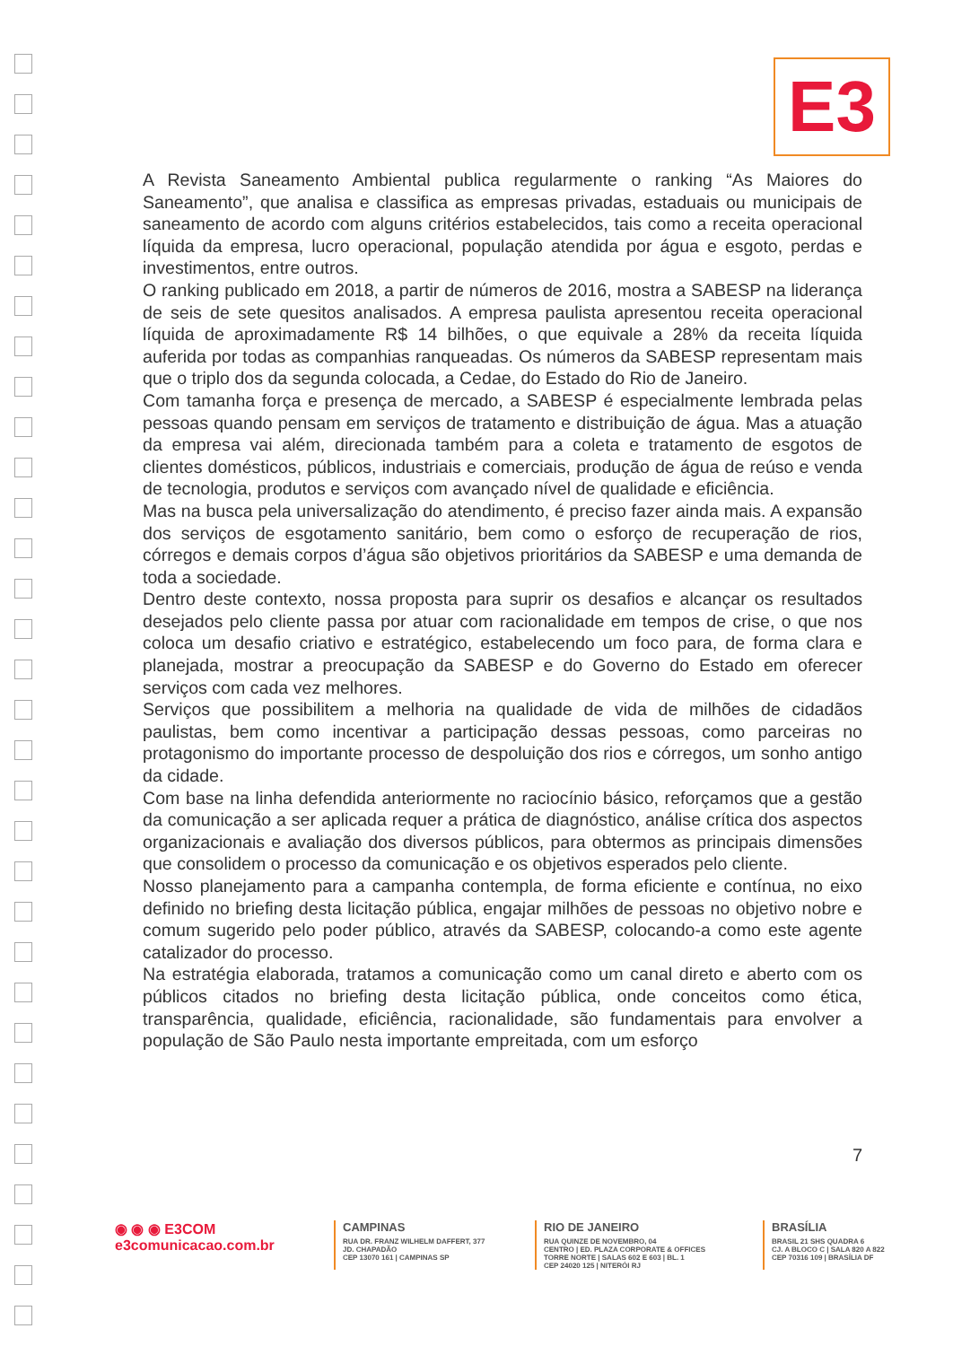E3
A Revista Saneamento Ambiental publica regularmente o ranking “As Maiores do Saneamento”, que analisa e classifica as empresas privadas, estaduais ou municipais de saneamento de acordo com alguns critérios estabelecidos, tais como a receita operacional líquida da empresa, lucro operacional, população atendida por água e esgoto, perdas e investimentos, entre outros.
O ranking publicado em 2018, a partir de números de 2016, mostra a SABESP na liderança de seis de sete quesitos analisados. A empresa paulista apresentou receita operacional líquida de aproximadamente R$ 14 bilhões, o que equivale a 28% da receita líquida auferida por todas as companhias ranqueadas. Os números da SABESP representam mais que o triplo dos da segunda colocada, a Cedae, do Estado do Rio de Janeiro.
Com tamanha força e presença de mercado, a SABESP é especialmente lembrada pelas pessoas quando pensam em serviços de tratamento e distribuição de água. Mas a atuação da empresa vai além, direcionada também para a coleta e tratamento de esgotos de clientes domésticos, públicos, industriais e comerciais, produção de água de reúso e venda de tecnologia, produtos e serviços com avançado nível de qualidade e eficiência.
Mas na busca pela universalização do atendimento, é preciso fazer ainda mais. A expansão dos serviços de esgotamento sanitário, bem como o esforço de recuperação de rios, córregos e demais corpos d’água são objetivos prioritários da SABESP e uma demanda de toda a sociedade.
Dentro deste contexto, nossa proposta para suprir os desafios e alcançar os resultados desejados pelo cliente passa por atuar com racionalidade em tempos de crise, o que nos coloca um desafio criativo e estratégico, estabelecendo um foco para, de forma clara e planejada, mostrar a preocupação da SABESP e do Governo do Estado em oferecer serviços com cada vez melhores.
Serviços que possibilitem a melhoria na qualidade de vida de milhões de cidadãos paulistas, bem como incentivar a participação dessas pessoas, como parceiras no protagonismo do importante processo de despoluição dos rios e córregos, um sonho antigo da cidade.
Com base na linha defendida anteriormente no raciocínio básico, reforçamos que a gestão da comunicação a ser aplicada requer a prática de diagnóstico, análise crítica dos aspectos organizacionais e avaliação dos diversos públicos, para obtermos as principais dimensões que consolidem o processo da comunicação e os objetivos esperados pelo cliente.
Nosso planejamento para a campanha contempla, de forma eficiente e contínua, no eixo definido no briefing desta licitação pública, engajar milhões de pessoas no objetivo nobre e comum sugerido pelo poder público, através da SABESP, colocando-a como este agente catalizador do processo.
Na estratégia elaborada, tratamos a comunicação como um canal direto e aberto com os públicos citados no briefing desta licitação pública, onde conceitos como ética, transparência, qualidade, eficiência, racionalidade, são fundamentais para envolver a população de São Paulo nesta importante empreitada, com um esforço
7
◉ ◉ ◉ E3COM
e3comunicacao.com.br
CAMPINAS
RUA DR. FRANZ WILHELM DAFFERT, 377
JD. CHAPADÃO
CEP 13070 161 | CAMPINAS SP
RIO DE JANEIRO
RUA QUINZE DE NOVEMBRO, 04
CENTRO | ED. PLAZA CORPORATE & OFFICES
TORRE NORTE | SALAS 602 E 603 | BL. 1
CEP 24020 125 | NITERÓI RJ
BRASÍLIA
BRASIL 21 SHS QUADRA 6
CJ. A BLOCO C | SALA 820 A 822
CEP 70316 109 | BRASÍLIA DF